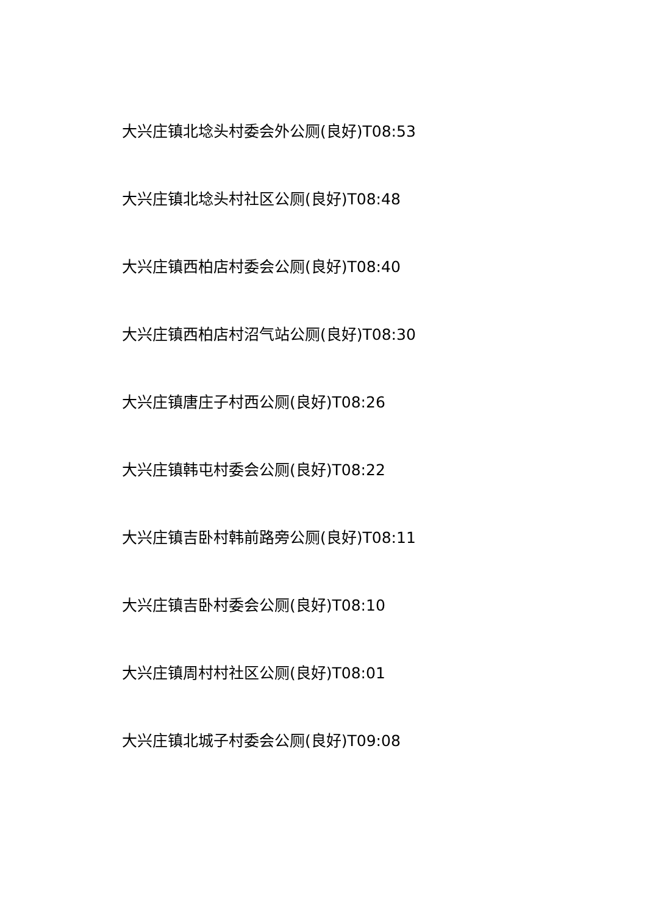大兴庄镇北埝头村委会外公厕(良好)T08:53
大兴庄镇北埝头村社区公厕(良好)T08:48
大兴庄镇西柏店村委会公厕(良好)T08:40
大兴庄镇西柏店村沼气站公厕(良好)T08:30
大兴庄镇唐庄子村西公厕(良好)T08:26
大兴庄镇韩屯村委会公厕(良好)T08:22
大兴庄镇吉卧村韩前路旁公厕(良好)T08:11
大兴庄镇吉卧村委会公厕(良好)T08:10
大兴庄镇周村村社区公厕(良好)T08:01
大兴庄镇北城子村委会公厕(良好)T09:08